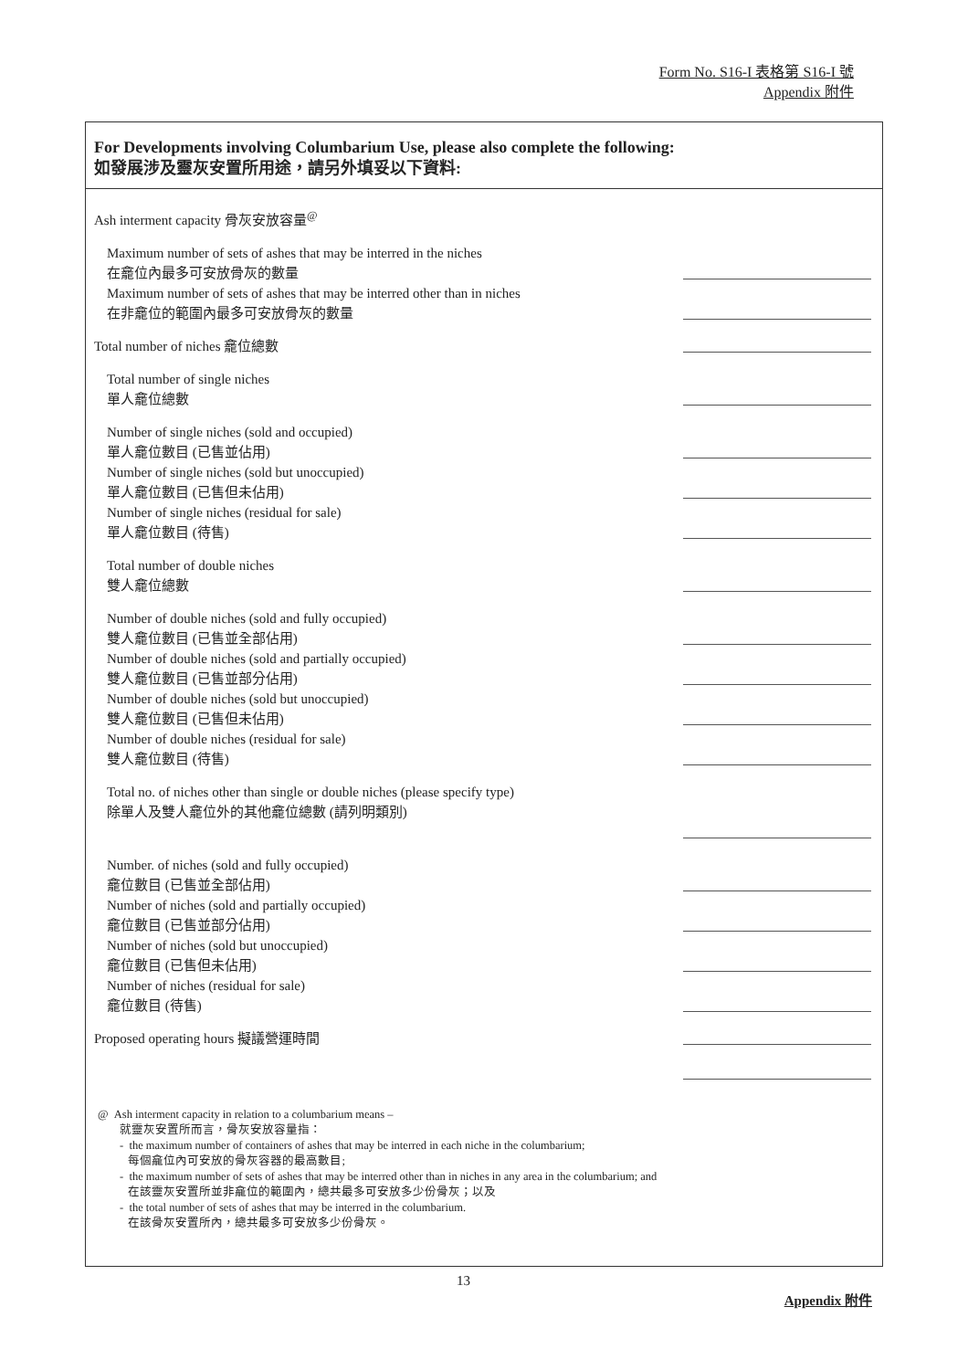Form No. S16-I 表格第 S16-I 號
Appendix 附件
For Developments involving Columbarium Use, please also complete the following:
如發展涉及靈灰安置所用途，請另外填妥以下資料:
Ash interment capacity 骨灰安放容量<sup>@</sup>
Maximum number of sets of ashes that may be interred in the niches
在龕位內最多可安放骨灰的數量
Maximum number of sets of ashes that may be interred other than in niches
在非龕位的範圍內最多可安放骨灰的數量
Total number of niches 龕位總數
Total number of single niches
單人龕位總數
Number of single niches (sold and occupied)
單人龕位數目 (已售並佔用)
Number of single niches (sold but unoccupied)
單人龕位數目 (已售但未佔用)
Number of single niches (residual for sale)
單人龕位數目 (待售)
Total number of double niches
雙人龕位總數
Number of double niches (sold and fully occupied)
雙人龕位數目 (已售並全部佔用)
Number of double niches (sold and partially occupied)
雙人龕位數目 (已售並部分佔用)
Number of double niches (sold but unoccupied)
雙人龕位數目 (已售但未佔用)
Number of double niches (residual for sale)
雙人龕位數目 (待售)
Total no. of niches other than single or double niches (please specify type)
除單人及雙人龕位外的其他龕位總數 (請列明類別)
Number. of niches (sold and fully occupied)
龕位數目 (已售並全部佔用)
Number of niches (sold and partially occupied)
龕位數目 (已售並部分佔用)
Number of niches (sold but unoccupied)
龕位數目 (已售但未佔用)
Number of niches (residual for sale)
龕位數目 (待售)
Proposed operating hours 擬議營運時間
@ Ash interment capacity in relation to a columbarium means –
就靈灰安置所而言，骨灰安放容量指：
- the maximum number of containers of ashes that may be interred in each niche in the columbarium;
每個龕位內可安放的骨灰容器的最高數目;
- the maximum number of sets of ashes that may be interred other than in niches in any area in the columbarium; and
在該靈灰安置所並非龕位的範圍內，總共最多可安放多少份骨灰；以及
- the total number of sets of ashes that may be interred in the columbarium.
在該骨灰安置所內，總共最多可安放多少份骨灰。
13
Appendix 附件